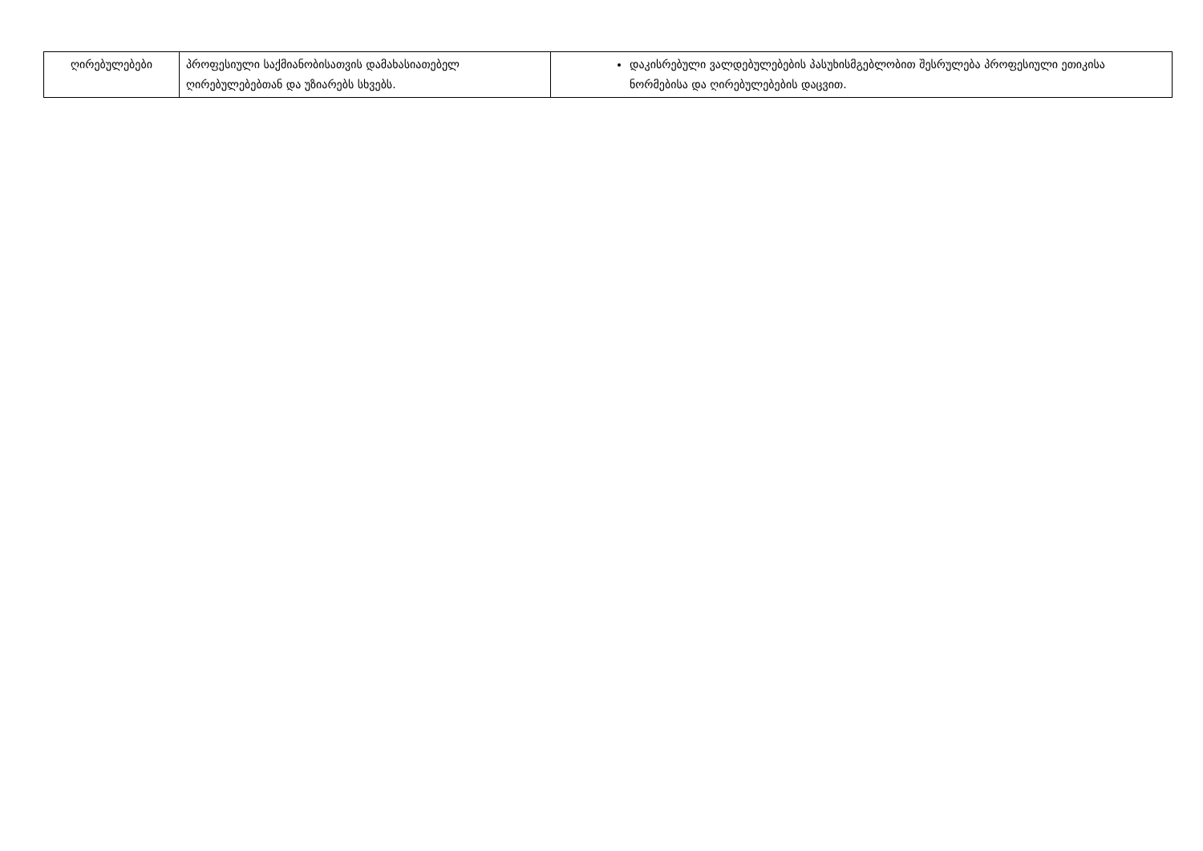| ღირებულებები | პროფესიული საქმიანობისათვის დამახასიათებელ ღირებულებებთან და უზიარებს სხვებს. | დაკისრებული ვალდებულებების პასუხისმგებლობით შესრულება პროფესიული ეთიკისა ნორმებისა და ღირებულებების დაცვით. |